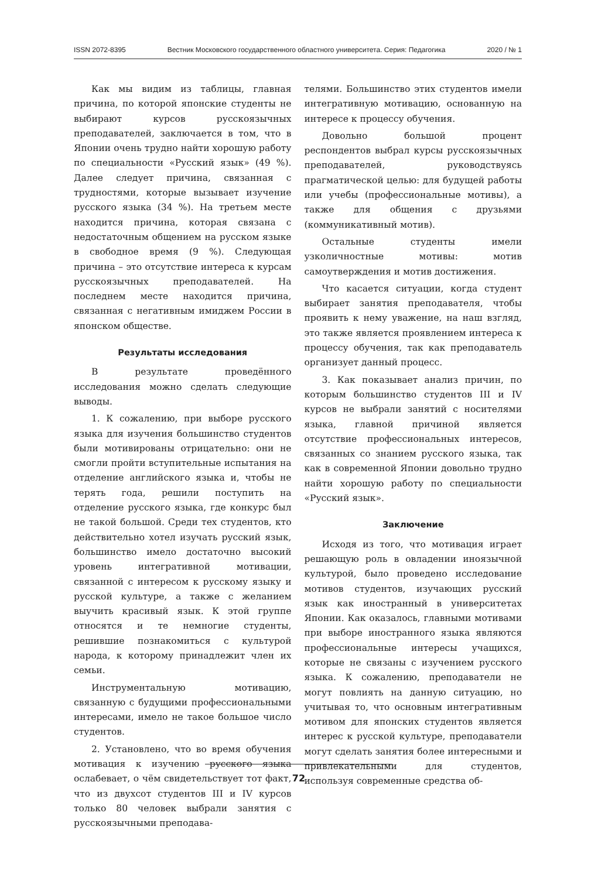ISSN 2072-8395 Вестник Московского государственного областного университета. Серия: Педагогика 2020 / № 1
Как мы видим из таблицы, главная причина, по которой японские студенты не выбирают курсов русскоязычных преподавателей, заключается в том, что в Японии очень трудно найти хорошую работу по специальности «Русский язык» (49 %). Далее следует причина, связанная с трудностями, которые вызывает изучение русского языка (34 %). На третьем месте находится причина, которая связана с недостаточным общением на русском языке в свободное время (9 %). Следующая причина – это отсутствие интереса к курсам русскоязычных преподавателей. На последнем месте находится причина, связанная с негативным имиджем России в японском обществе.
Результаты исследования
В результате проведённого исследования можно сделать следующие выводы.
1. К сожалению, при выборе русского языка для изучения большинство студентов были мотивированы отрицательно: они не смогли пройти вступительные испытания на отделение английского языка и, чтобы не терять года, решили поступить на отделение русского языка, где конкурс был не такой большой. Среди тех студентов, кто действительно хотел изучать русский язык, большинство имело достаточно высокий уровень интегративной мотивации, связанной с интересом к русскому языку и русской культуре, а также с желанием выучить красивый язык. К этой группе относятся и те немногие студенты, решившие познакомиться с культурой народа, к которому принадлежит член их семьи.
Инструментальную мотивацию, связанную с будущими профессиональными интересами, имело не такое большое число студентов.
2. Установлено, что во время обучения мотивация к изучению русского языка ослабевает, о чём свидетельствует тот факт, что из двухсот студентов III и IV курсов только 80 человек выбрали занятия с русскоязычными преподава-
телями. Большинство этих студентов имели интегративную мотивацию, основанную на интересе к процессу обучения.
Довольно большой процент респондентов выбрал курсы русскоязычных преподавателей, руководствуясь прагматической целью: для будущей работы или учебы (профессиональные мотивы), а также для общения с друзьями (коммуникативный мотив).
Остальные студенты имели узколичностные мотивы: мотив самоутверждения и мотив достижения.
Что касается ситуации, когда студент выбирает занятия преподавателя, чтобы проявить к нему уважение, на наш взгляд, это также является проявлением интереса к процессу обучения, так как преподаватель организует данный процесс.
3. Как показывает анализ причин, по которым большинство студентов III и IV курсов не выбрали занятий с носителями языка, главной причиной является отсутствие профессиональных интересов, связанных со знанием русского языка, так как в современной Японии довольно трудно найти хорошую работу по специальности «Русский язык».
Заключение
Исходя из того, что мотивация играет решающую роль в овладении иноязычной культурой, было проведено исследование мотивов студентов, изучающих русский язык как иностранный в университетах Японии. Как оказалось, главными мотивами при выборе иностранного языка являются профессиональные интересы учащихся, которые не связаны с изучением русского языка. К сожалению, преподаватели не могут повлиять на данную ситуацию, но учитывая то, что основным интегративным мотивом для японских студентов является интерес к русской культуре, преподаватели могут сделать занятия более интересными и привлекательными для студентов, используя современные средства об-
72